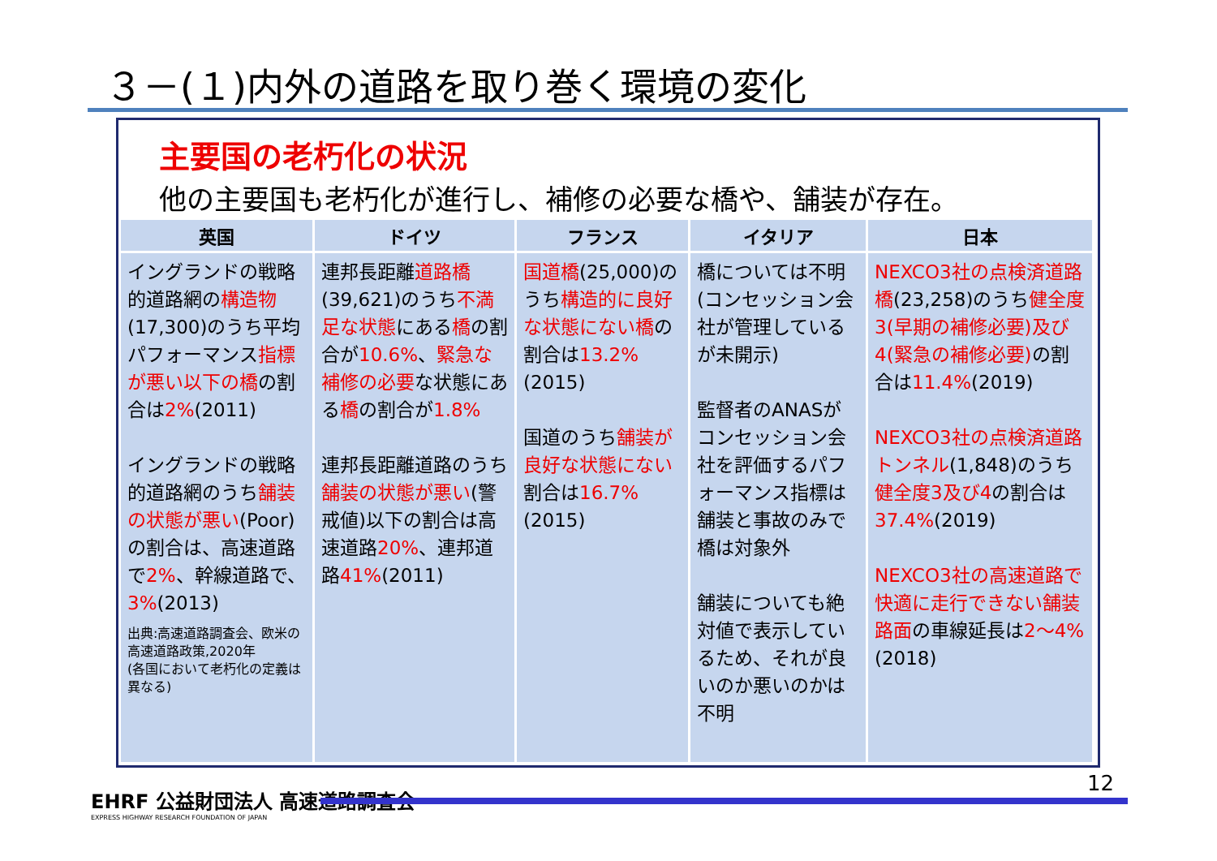３－(１)内外の道路を取り巻く環境の変化
主要国の老朽化の状況
他の主要国も老朽化が進行し、補修の必要な橋や、舗装が存在。
| 英国 | ドイツ | フランス | イタリア | 日本 |
| --- | --- | --- | --- | --- |
| イングランドの戦略的道路網の 構造物 (17,300)のうち平均パフォーマンス 指標が悪い以下の橋 の割合は 2% (2011) イングランドの戦略的道路網のうち 舗装の状態が悪い (Poor)の割合は、高速道路で 2% 、幹線道路で、 3% (2013) 出典:高速道路調査会、欧米の高速道路政策,2020年 (各国において老朽化の定義は異なる) | 連邦長距離 道路橋 (39,621)のうち 不満足な状態 にある 橋 の割合が 10.6% 、 緊急な補修の必要 な状態にある 橋 の割合が 1.8% 連邦長距離道路のうち 舗装の状態が悪い (警戒値)以下の割合は高速道路 20% 、連邦道路 41% (2011) | 国道橋 (25,000)のうち 構造的に良好な状態にない橋 の割合は 13.2% (2015) 国道のうち 舗装が良好な状態にない 割合は 16.7% (2015) | 橋については不明(コンセッション会社が管理しているが未開示) 監督者のANASがコンセッション会社を評価するパフォーマンス指標は舗装と事故のみで橋は対象外 舗装についても絶対値で表示しているため、それが良いのか悪いのかは不明 | NEXCO3社の点検済道路橋 (23,258)のうち 健全度3(早期の補修必要)及び4(緊急の補修必要) の割合は 11.4% (2019) NEXCO3社の点検済道路トンネル (1,848)のうち 健全度3及び4 の割合は 37.4% (2019) NEXCO3社の高速道路で快適に走行できない舗装路面 の車線延長は 2～4% (2018) |
EHRF 公益財団法人 高速道路調査会
EXPRESS HIGHWAY RESEARCH FOUNDATION OF JAPAN
12